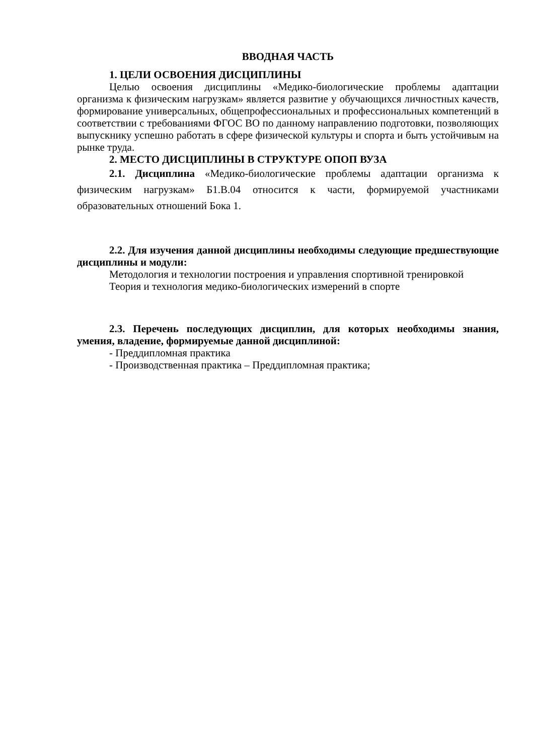ВВОДНАЯ ЧАСТЬ
1. ЦЕЛИ ОСВОЕНИЯ ДИСЦИПЛИНЫ
Целью освоения дисциплины «Медико-биологические проблемы адаптации организма к физическим нагрузкам» является развитие у обучающихся личностных качеств, формирование универсальных, общепрофессиональных и профессиональных компетенций в соответствии с требованиями ФГОС ВО по данному направлению подготовки, позволяющих выпускнику успешно работать в сфере физической культуры и спорта и быть устойчивым на рынке труда.
2. МЕСТО ДИСЦИПЛИНЫ В СТРУКТУРЕ ОПОП ВУЗА
2.1. Дисциплина «Медико-биологические проблемы адаптации организма к физическим нагрузкам» Б1.В.04 относится к части, формируемой участниками образовательных отношений Бока 1.
2.2. Для изучения данной дисциплины необходимы следующие предшествующие дисциплины и модули:
Методология и технологии построения и управления спортивной тренировкой
Теория и технология медико-биологических измерений в спорте
2.3. Перечень последующих дисциплин, для которых необходимы знания, умения, владение, формируемые данной дисциплиной:
- Преддипломная практика
- Производственная практика – Преддипломная практика;